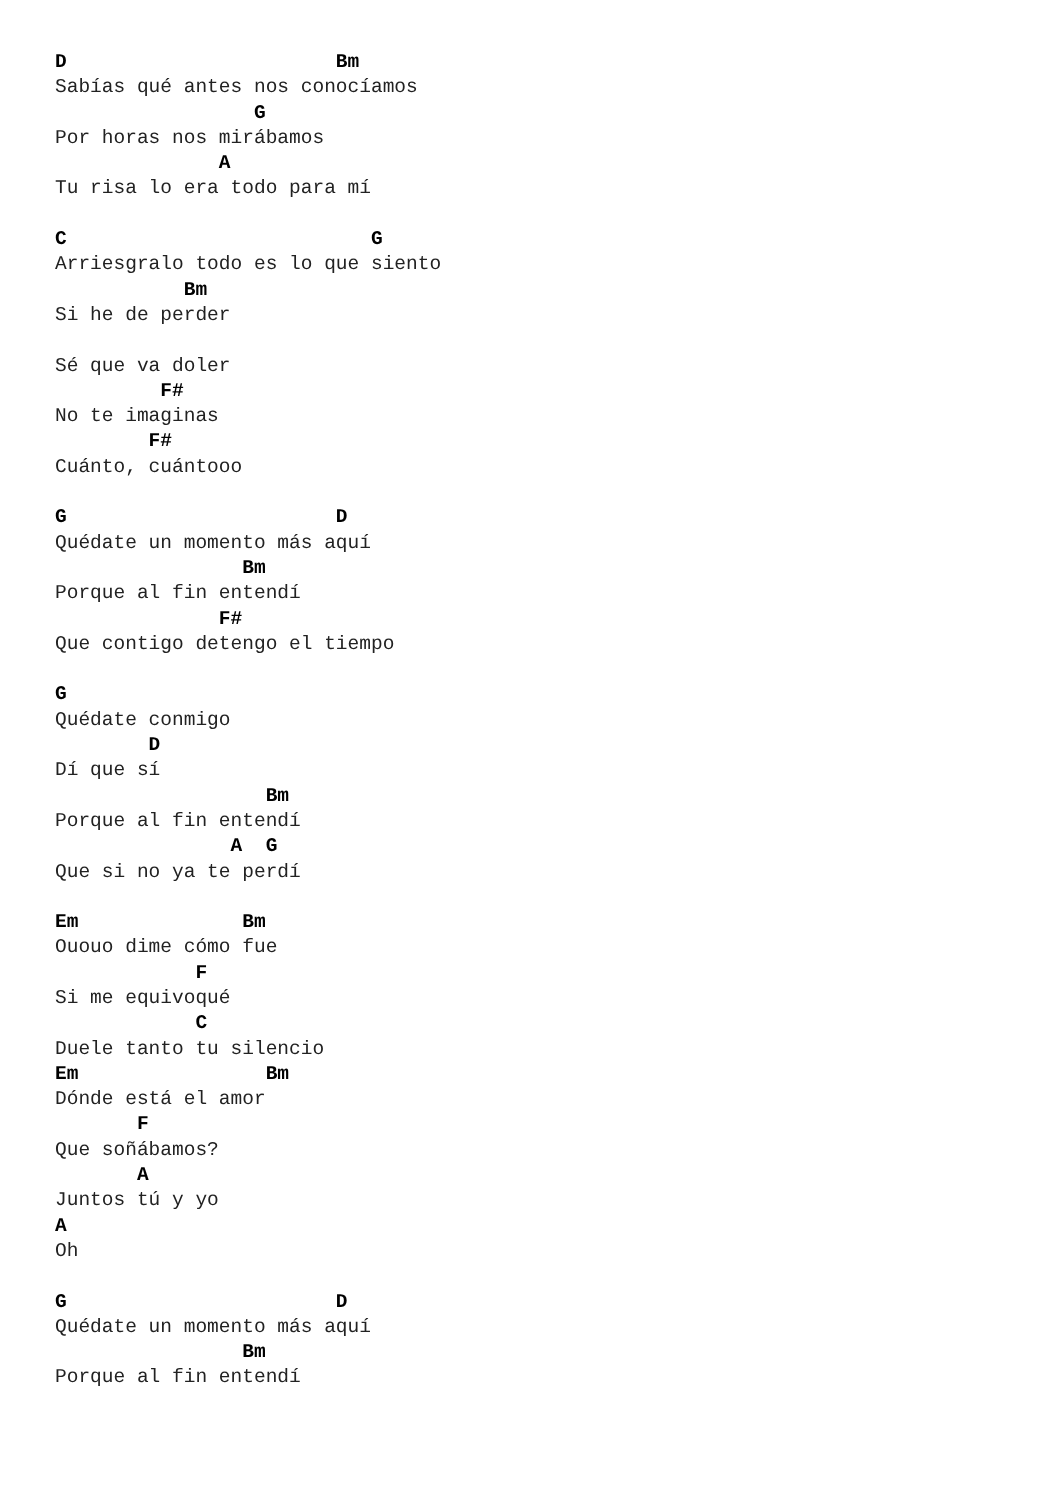D                       Bm
Sabías qué antes nos conocíamos
                 G
Por horas nos mirábamos
              A
Tu risa lo era todo para mí

C                          G
Arriesgralo todo es lo que siento
           Bm
Si he de perder

Sé que va doler
         F#
No te imaginas
        F#
Cuánto, cuántooo

G                       D
Quédate un momento más aquí
                Bm
Porque al fin entendí
              F#
Que contigo detengo el tiempo

G
Quédate conmigo
        D
Dí que sí
                  Bm
Porque al fin entendí
               A  G
Que si no ya te perdí

Em              Bm
Ououo dime cómo fue
            F
Si me equivoqué
            C
Duele tanto tu silencio
Em                Bm
Dónde está el amor
       F
Que soñábamos?
       A
Juntos tú y yo
A
Oh

G                       D
Quédate un momento más aquí
                Bm
Porque al fin entendí